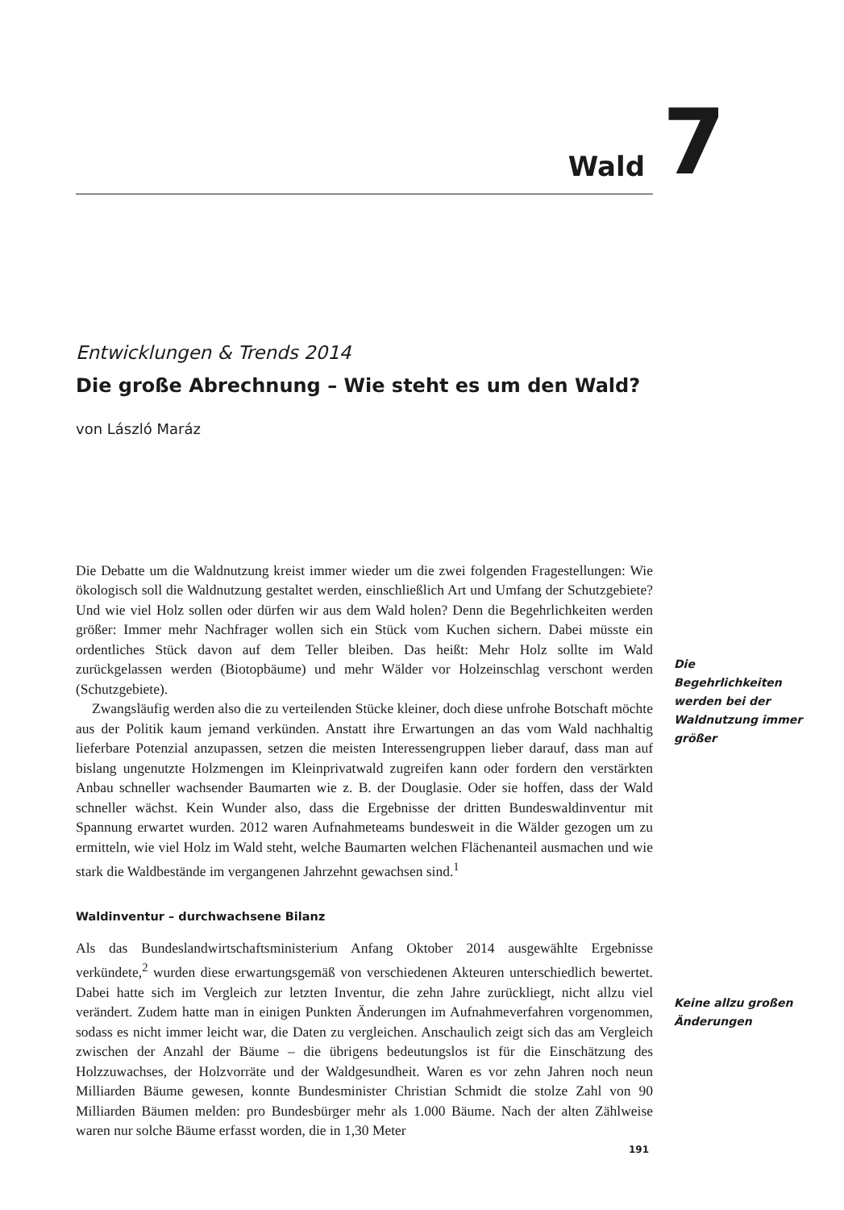Wald 7
Entwicklungen & Trends 2014
Die große Abrechnung – Wie steht es um den Wald?
von László Maráz
Die Debatte um die Waldnutzung kreist immer wieder um die zwei folgenden Fragestellungen: Wie ökologisch soll die Waldnutzung gestaltet werden, einschließlich Art und Umfang der Schutzgebiete? Und wie viel Holz sollen oder dürfen wir aus dem Wald holen? Denn die Begehrlichkeiten werden größer: Immer mehr Nachfrager wollen sich ein Stück vom Kuchen sichern. Dabei müsste ein ordentliches Stück davon auf dem Teller bleiben. Das heißt: Mehr Holz sollte im Wald zurückgelassen werden (Biotopbäume) und mehr Wälder vor Holzeinschlag verschont werden (Schutzgebiete).
Zwangsläufig werden also die zu verteilenden Stücke kleiner, doch diese unfrohe Botschaft möchte aus der Politik kaum jemand verkünden. Anstatt ihre Erwartungen an das vom Wald nachhaltig lieferbare Potenzial anzupassen, setzen die meisten Interessengruppen lieber darauf, dass man auf bislang ungenutzte Holzmengen im Kleinprivatwald zugreifen kann oder fordern den verstärkten Anbau schneller wachsender Baumarten wie z. B. der Douglasie. Oder sie hoffen, dass der Wald schneller wächst. Kein Wunder also, dass die Ergebnisse der dritten Bundeswaldinventur mit Spannung erwartet wurden. 2012 waren Aufnahmeteams bundesweit in die Wälder gezogen um zu ermitteln, wie viel Holz im Wald steht, welche Baumarten welchen Flächenanteil ausmachen und wie stark die Waldbestände im vergangenen Jahrzehnt gewachsen sind.<sup>1</sup>
Waldinventur – durchwachsene Bilanz
Als das Bundeslandwirtschaftsministerium Anfang Oktober 2014 ausgewählte Ergebnisse verkündete,<sup>2</sup> wurden diese erwartungsgemäß von verschiedenen Akteuren unterschiedlich bewertet. Dabei hatte sich im Vergleich zur letzten Inventur, die zehn Jahre zurückliegt, nicht allzu viel verändert. Zudem hatte man in einigen Punkten Änderungen im Aufnahmeverfahren vorgenommen, sodass es nicht immer leicht war, die Daten zu vergleichen. Anschaulich zeigt sich das am Vergleich zwischen der Anzahl der Bäume – die übrigens bedeutungslos ist für die Einschätzung des Holzzuwachses, der Holzvorräte und der Waldgesundheit. Waren es vor zehn Jahren noch neun Milliarden Bäume gewesen, konnte Bundesminister Christian Schmidt die stolze Zahl von 90 Milliarden Bäumen melden: pro Bundesbürger mehr als 1.000 Bäume. Nach der alten Zählweise waren nur solche Bäume erfasst worden, die in 1,30 Meter
Die Begehrlichkeiten werden bei der Waldnutzung immer größer
Keine allzu großen Änderungen
191